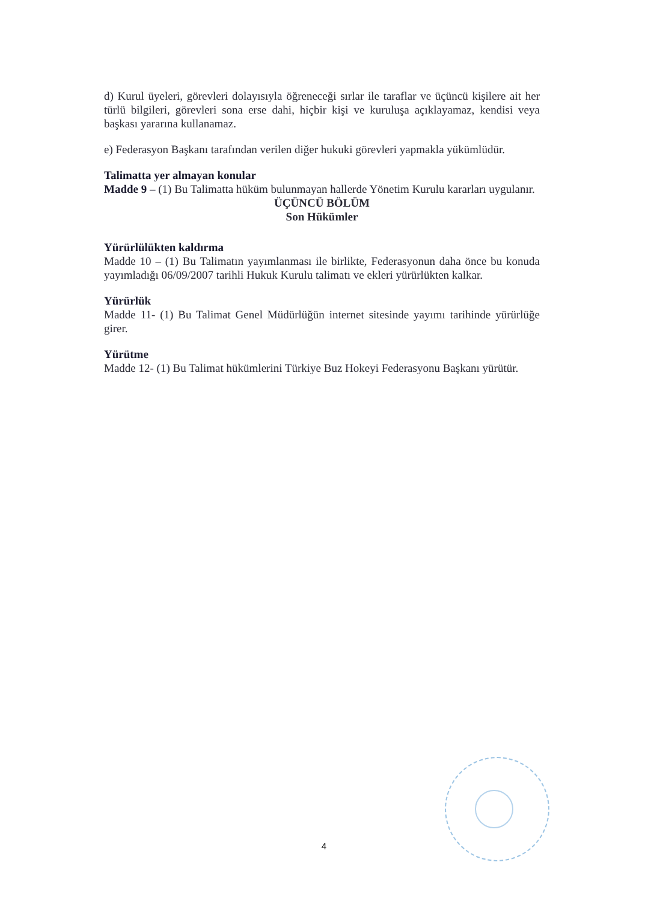d) Kurul üyeleri, görevleri dolayısıyla öğreneceği sırlar ile taraflar ve üçüncü kişilere ait her türlü bilgileri, görevleri sona erse dahi, hiçbir kişi ve kuruluşa açıklayamaz, kendisi veya başkası yararına kullanamaz.
e) Federasyon Başkanı tarafından verilen diğer hukuki görevleri yapmakla yükümlüdür.
Talimatta yer almayan konular
Madde 9 – (1) Bu Talimatta hüküm bulunmayan hallerde Yönetim Kurulu kararları uygulanır.
ÜÇÜNCÜ BÖLÜM
Son Hükümler
Yürürlülükten kaldırma
Madde 10 – (1) Bu Talimatın yayımlanması ile birlikte, Federasyonun daha önce bu konuda yayımladığı 06/09/2007 tarihli Hukuk Kurulu talimatı ve ekleri yürürlükten kalkar.
Yürürlük
Madde 11- (1) Bu Talimat Genel Müdürlüğün internet sitesinde yayımı tarihinde yürürlüğe girer.
Yürütme
Madde 12- (1) Bu Talimat hükümlerini Türkiye Buz Hokeyi Federasyonu Başkanı yürütür.
4